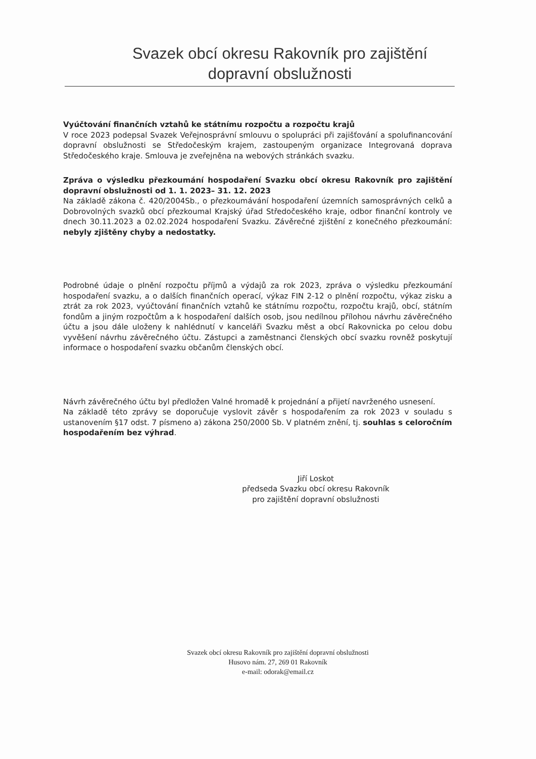Svazek obcí okresu Rakovník pro zajištění dopravní obslužnosti
Vyúčtování finančních vztahů ke státnímu rozpočtu a rozpočtu krajů
V roce 2023 podepsal Svazek Veřejnosprávní smlouvu o spolupráci při zajišťování a spolufinancování dopravní obslužnosti se Středočeským krajem, zastoupeným organizace Integrovaná doprava Středočeského kraje. Smlouva je zveřejněna na webových stránkách svazku.
Zpráva o výsledku přezkoumání hospodaření Svazku obcí okresu Rakovník pro zajištění dopravní obslužnosti od 1. 1. 2023– 31. 12. 2023
Na základě zákona č. 420/2004Sb., o přezkoumávání hospodaření územních samosprávných celků a Dobrovolných svazků obcí přezkoumal Krajský úřad Středočeského kraje, odbor finanční kontroly ve dnech 30.11.2023 a 02.02.2024 hospodaření Svazku. Závěrečné zjištění z konečného přezkoumání: nebyly zjištěny chyby a nedostatky.
Podrobné údaje o plnění rozpočtu příjmů a výdajů za rok 2023, zpráva o výsledku přezkoumání hospodaření svazku, a o dalších finančních operací, výkaz FIN 2-12 o plnění rozpočtu, výkaz zisku a ztrát za rok 2023, vyúčtování finančních vztahů ke státnímu rozpočtu, rozpočtu krajů, obcí, státním fondům a jiným rozpočtům a k hospodaření dalších osob, jsou nedílnou přílohou návrhu závěrečného účtu a jsou dále uloženy k nahlédnutí v kanceláři Svazku měst a obcí Rakovnicka po celou dobu vyvěšení návrhu závěrečného účtu. Zástupci a zaměstnanci členských obcí svazku rovněž poskytují informace o hospodaření svazku občanům členských obcí.
Návrh závěrečného účtu byl předložen Valné hromadě k projednání a přijetí navrženého usnesení.
Na základě této zprávy se doporučuje vyslovit závěr s hospodařením za rok 2023 v souladu s ustanovením §17 odst. 7 písmeno a) zákona 250/2000 Sb. V platném znění, tj. souhlas s celoročním hospodařením bez výhrad.
Jiří Loskot
předseda Svazku obcí okresu Rakovník
pro zajištění dopravní obslužnosti
Svazek obcí okresu Rakovník pro zajištění dopravní obslužnosti
Husovo nám. 27, 269 01 Rakovník
e-mail: odorak@email.cz